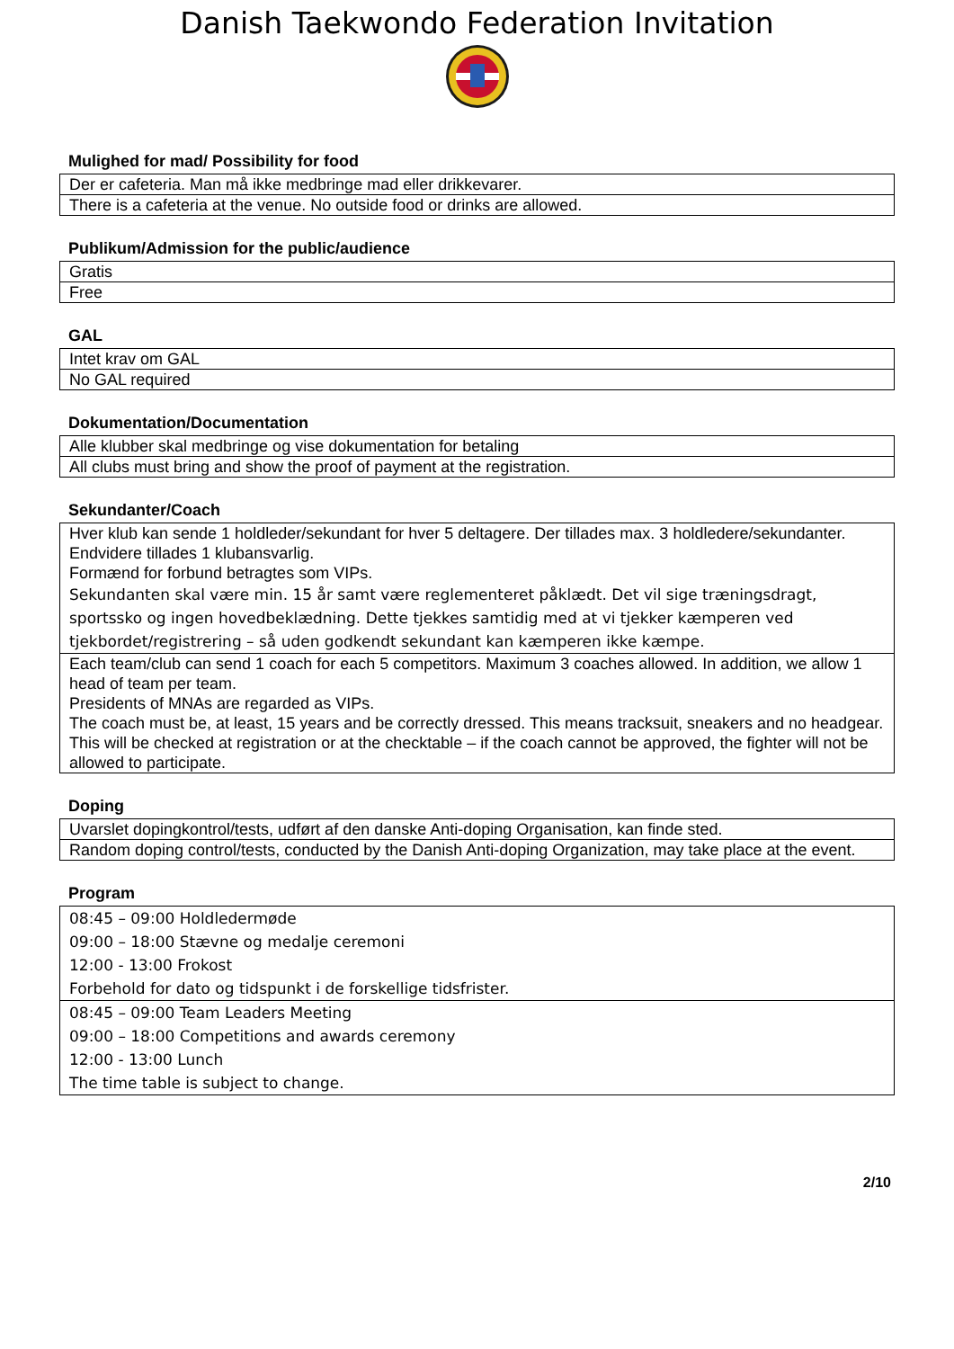Danish Taekwondo Federation Invitation
Mulighed for mad/ Possibility for food
| Der er cafeteria. Man må ikke medbringe mad eller drikkevarer. |
| There is a cafeteria at the venue. No outside food or drinks are allowed. |
Publikum/Admission for the public/audience
| Gratis |
| Free |
GAL
| Intet krav om GAL |
| No GAL required |
Dokumentation/Documentation
| Alle klubber skal medbringe og vise dokumentation for betaling |
| All clubs must bring and show the proof of payment at the registration. |
Sekundanter/Coach
| Hver klub kan sende 1 holdleder/sekundant for hver 5 deltagere. Der tillades max. 3 holdledere/sekundanter. Endvidere tillades 1 klubansvarlig. Formænd for forbund betragtes som VIPs. Sekundanten skal være min. 15 år samt være reglementeret påklædt. Det vil sige træningsdragt, sportssko og ingen hovedbeklædning. Dette tjekkes samtidig med at vi tjekker kæmperen ved tjekbordet/registrering – så uden godkendt sekundant kan kæmperen ikke kæmpe. |
| Each team/club can send 1 coach for each 5 competitors. Maximum 3 coaches allowed. In addition, we allow 1 head of team per team. Presidents of MNAs are regarded as VIPs. The coach must be, at least, 15 years and be correctly dressed. This means tracksuit, sneakers and no headgear. This will be checked at registration or at the checktable – if the coach cannot be approved, the fighter will not be allowed to participate. |
Doping
| Uvarslet dopingkontrol/tests, udført af den danske Anti-doping Organisation, kan finde sted. |
| Random doping control/tests, conducted by the Danish Anti-doping Organization, may take place at the event. |
Program
| 08:45 – 09:00 Holdledermøde 09:00 – 18:00 Stævne og medalje ceremoni 12:00 - 13:00 Frokost Forbehold for dato og tidspunkt i de forskellige tidsfrister. |
| 08:45 – 09:00 Team Leaders Meeting 09:00 – 18:00 Competitions and awards ceremony 12:00 - 13:00 Lunch The time table is subject to change. |
2/10